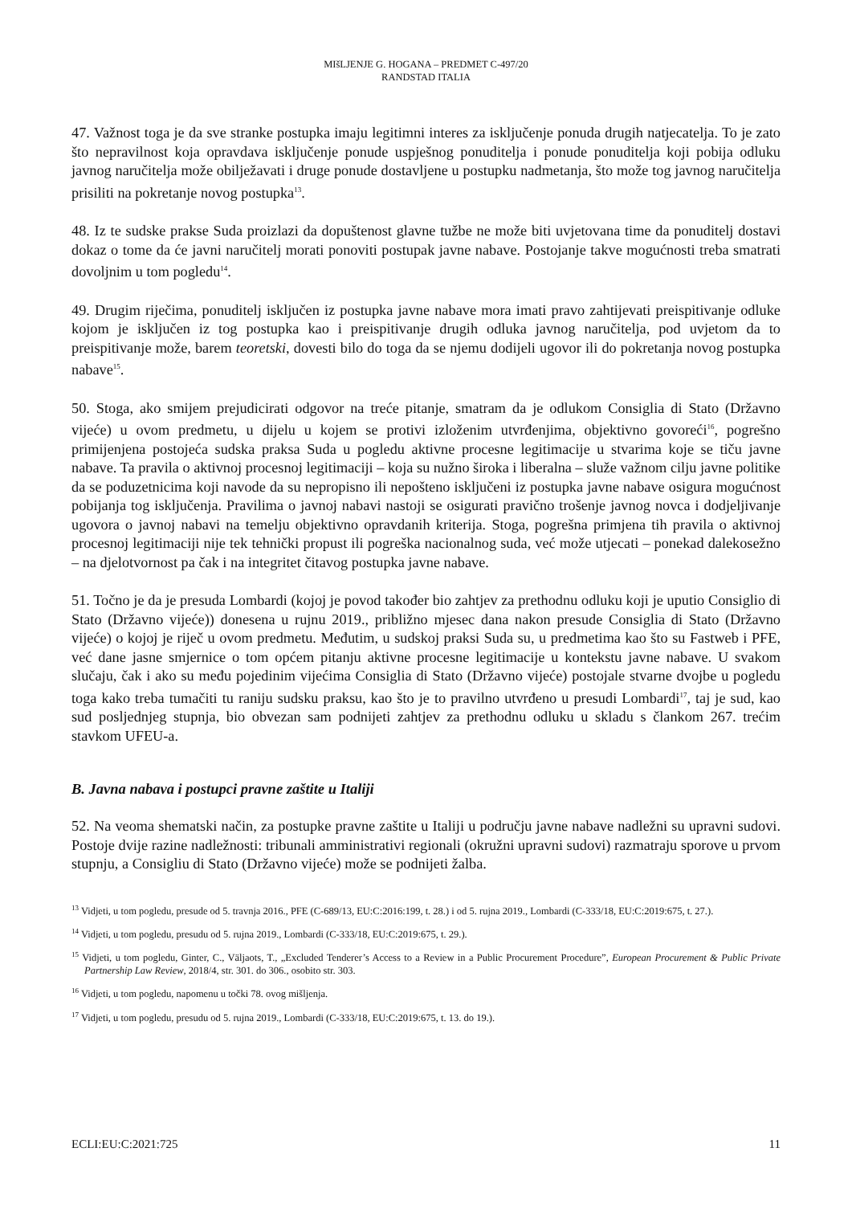MIšLJENJE G. HOGANA – PREDMET C-497/20
RANDSTAD ITALIA
47. Važnost toga je da sve stranke postupka imaju legitimni interes za isključenje ponuda drugih natjecatelja. To je zato što nepravilnost koja opravdava isključenje ponude uspješnog ponuditelja i ponude ponuditelja koji pobija odluku javnog naručitelja može obilježavati i druge ponude dostavljene u postupku nadmetanja, što može tog javnog naručitelja prisiliti na pokretanje novog postupka<sup>13</sup>.
48. Iz te sudske prakse Suda proizlazi da dopuštenost glavne tužbe ne može biti uvjetovana time da ponuditelj dostavi dokaz o tome da će javni naručitelj morati ponoviti postupak javne nabave. Postojanje takve mogućnosti treba smatrati dovoljnim u tom pogledu<sup>14</sup>.
49. Drugim riječima, ponuditelj isključen iz postupka javne nabave mora imati pravo zahtijevati preispitivanje odluke kojom je isključen iz tog postupka kao i preispitivanje drugih odluka javnog naručitelja, pod uvjetom da to preispitivanje može, barem teoretski, dovesti bilo do toga da se njemu dodijeli ugovor ili do pokretanja novog postupka nabave<sup>15</sup>.
50. Stoga, ako smijem prejudicirati odgovor na treće pitanje, smatram da je odlukom Consiglia di Stato (Državno vijeće) u ovom predmetu, u dijelu u kojem se protivi izloženim utvrđenjima, objektivno govoreći<sup>16</sup>, pogrešno primijenjena postojeća sudska praksa Suda u pogledu aktivne procesne legitimacije u stvarima koje se tiču javne nabave. Ta pravila o aktivnoj procesnoj legitimaciji – koja su nužno široka i liberalna – služe važnom cilju javne politike da se poduzetnicima koji navode da su nepropisno ili nepošteno isključeni iz postupka javne nabave osigura mogućnost pobijanja tog isključenja. Pravilima o javnoj nabavi nastoji se osigurati pravično trošenje javnog novca i dodjeljivanje ugovora o javnoj nabavi na temelju objektivno opravdanih kriterija. Stoga, pogrešna primjena tih pravila o aktivnoj procesnoj legitimaciji nije tek tehnički propust ili pogreška nacionalnog suda, već može utjecati – ponekad dalekosežno – na djelotvornost pa čak i na integritet čitavog postupka javne nabave.
51. Točno je da je presuda Lombardi (kojoj je povod također bio zahtjev za prethodnu odluku koji je uputio Consiglio di Stato (Državno vijeće)) donesena u rujnu 2019., približno mjesec dana nakon presude Consiglia di Stato (Državno vijeće) o kojoj je riječ u ovom predmetu. Međutim, u sudskoj praksi Suda su, u predmetima kao što su Fastweb i PFE, već dane jasne smjernice o tom općem pitanju aktivne procesne legitimacije u kontekstu javne nabave. U svakom slučaju, čak i ako su među pojedinim vijećima Consiglia di Stato (Državno vijeće) postojale stvarne dvojbe u pogledu toga kako treba tumačiti tu raniju sudsku praksu, kao što je to pravilno utvrđeno u presudi Lombardi<sup>17</sup>, taj je sud, kao sud posljednjeg stupnja, bio obvezan sam podnijeti zahtjev za prethodnu odluku u skladu s člankom 267. trećim stavkom UFEU-a.
B. Javna nabava i postupci pravne zaštite u Italiji
52. Na veoma shematski način, za postupke pravne zaštite u Italiji u području javne nabave nadležni su upravni sudovi. Postoje dvije razine nadležnosti: tribunali amministrativi regionali (okružni upravni sudovi) razmatraju sporove u prvom stupnju, a Consigliu di Stato (Državno vijeće) može se podnijeti žalba.
<sup>13</sup> Vidjeti, u tom pogledu, presude od 5. travnja 2016., PFE (C-689/13, EU:C:2016:199, t. 28.) i od 5. rujna 2019., Lombardi (C-333/18, EU:C:2019:675, t. 27.).
<sup>14</sup> Vidjeti, u tom pogledu, presudu od 5. rujna 2019., Lombardi (C-333/18, EU:C:2019:675, t. 29.).
<sup>15</sup> Vidjeti, u tom pogledu, Ginter, C., Väljaots, T., „Excluded Tenderer’s Access to a Review in a Public Procurement Procedure”, European Procurement & Public Private Partnership Law Review, 2018/4, str. 301. do 306., osobito str. 303.
<sup>16</sup> Vidjeti, u tom pogledu, napomenu u točki 78. ovog mišljenja.
<sup>17</sup> Vidjeti, u tom pogledu, presudu od 5. rujna 2019., Lombardi (C-333/18, EU:C:2019:675, t. 13. do 19.).
ECLI:EU:C:2021:725 11